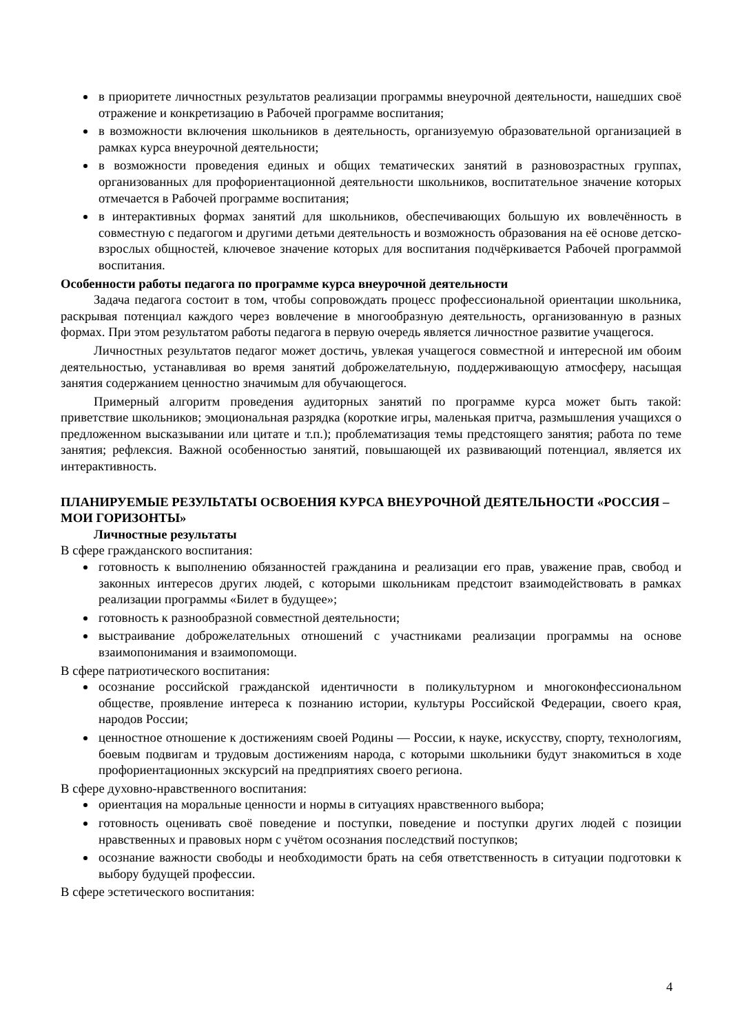в приоритете личностных результатов реализации программы внеурочной деятельности, нашедших своё отражение и конкретизацию в Рабочей программе воспитания;
в возможности включения школьников в деятельность, организуемую образовательной организацией в рамках курса внеурочной деятельности;
в возможности проведения единых и общих тематических занятий в разновозрастных группах, организованных для профориентационной деятельности школьников, воспитательное значение которых отмечается в Рабочей программе воспитания;
в интерактивных формах занятий для школьников, обеспечивающих большую их вовлечённость в совместную с педагогом и другими детьми деятельность и возможность образования на её основе детско-взрослых общностей, ключевое значение которых для воспитания подчёркивается Рабочей программой воспитания.
Особенности работы педагога по программе курса внеурочной деятельности
Задача педагога состоит в том, чтобы сопровождать процесс профессиональной ориентации школьника, раскрывая потенциал каждого через вовлечение в многообразную деятельность, организованную в разных формах. При этом результатом работы педагога в первую очередь является личностное развитие учащегося.
Личностных результатов педагог может достичь, увлекая учащегося совместной и интересной им обоим деятельностью, устанавливая во время занятий доброжелательную, поддерживающую атмосферу, насыщая занятия содержанием ценностно значимым для обучающегося.
Примерный алгоритм проведения аудиторных занятий по программе курса может быть такой: приветствие школьников; эмоциональная разрядка (короткие игры, маленькая притча, размышления учащихся о предложенном высказывании или цитате и т.п.); проблематизация темы предстоящего занятия; работа по теме занятия; рефлексия. Важной особенностью занятий, повышающей их развивающий потенциал, является их интерактивность.
ПЛАНИРУЕМЫЕ РЕЗУЛЬТАТЫ ОСВОЕНИЯ КУРСА ВНЕУРОЧНОЙ ДЕЯТЕЛЬНОСТИ «РОССИЯ – МОИ ГОРИЗОНТЫ»
Личностные результаты
В сфере гражданского воспитания:
готовность к выполнению обязанностей гражданина и реализации его прав, уважение прав, свобод и законных интересов других людей, с которыми школьникам предстоит взаимодействовать в рамках реализации программы «Билет в будущее»;
готовность к разнообразной совместной деятельности;
выстраивание доброжелательных отношений с участниками реализации программы на основе взаимопонимания и взаимопомощи.
В сфере патриотического воспитания:
осознание российской гражданской идентичности в поликультурном и многоконфессиональном обществе, проявление интереса к познанию истории, культуры Российской Федерации, своего края, народов России;
ценностное отношение к достижениям своей Родины — России, к науке, искусству, спорту, технологиям, боевым подвигам и трудовым достижениям народа, с которыми школьники будут знакомиться в ходе профориентационных экскурсий на предприятиях своего региона.
В сфере духовно-нравственного воспитания:
ориентация на моральные ценности и нормы в ситуациях нравственного выбора;
готовность оценивать своё поведение и поступки, поведение и поступки других людей с позиции нравственных и правовых норм с учётом осознания последствий поступков;
осознание важности свободы и необходимости брать на себя ответственность в ситуации подготовки к выбору будущей профессии.
В сфере эстетического воспитания:
4